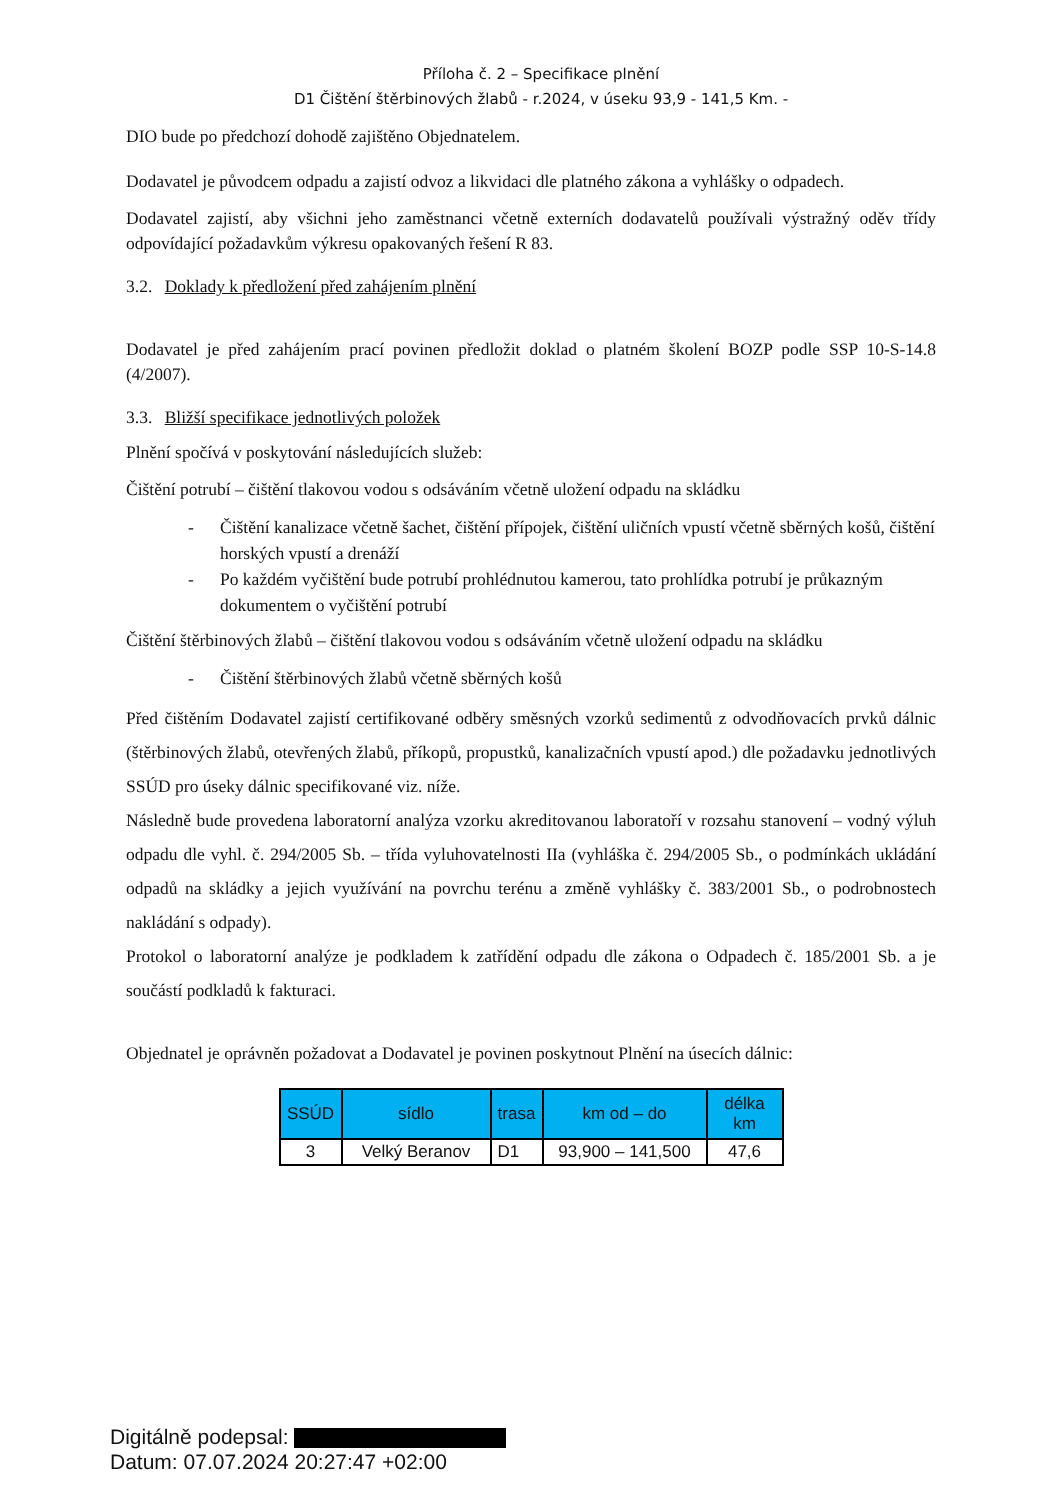Příloha č. 2 – Specifikace plnění
D1 Čištění štěrbinových žlabů - r.2024, v úseku 93,9 - 141,5 Km. -
DIO bude po předchozí dohodě zajištěno Objednatelem.
Dodavatel je původcem odpadu a zajistí odvoz a likvidaci dle platného zákona a vyhlášky o odpadech.
Dodavatel zajistí, aby všichni jeho zaměstnanci včetně externích dodavatelů používali výstražný oděv třídy odpovídající požadavkům výkresu opakovaných řešení R 83.
3.2. Doklady k předložení před zahájením plnění
Dodavatel je před zahájením prací povinen předložit doklad o platném školení BOZP podle SSP 10-S-14.8 (4/2007).
3.3. Bližší specifikace jednotlivých položek
Plnění spočívá v poskytování následujících služeb:
Čištění potrubí – čištění tlakovou vodou s odsáváním včetně uložení odpadu na skládku
- Čištění kanalizace včetně šachet, čištění přípojek, čištění uličních vpustí včetně sběrných košů, čištění horských vpustí a drenáží
- Po každém vyčištění bude potrubí prohlédnutou kamerou, tato prohlídka potrubí je průkazným dokumentem o vyčištění potrubí
Čištění štěrbinových žlabů – čištění tlakovou vodou s odsáváním včetně uložení odpadu na skládku
- Čištění štěrbinových žlabů včetně sběrných košů
Před čištěním Dodavatel zajistí certifikované odběry směsných vzorků sedimentů z odvodňovacích prvků dálnic (štěrbinových žlabů, otevřených žlabů, příkopů, propustků, kanalizačních vpustí apod.) dle požadavku jednotlivých SSÚD pro úseky dálnic specifikované viz. níže.
Následně bude provedena laboratorní analýza vzorku akreditovanou laboratoří v rozsahu stanovení – vodný výluh odpadu dle vyhl. č. 294/2005 Sb. – třída vyluhovatelnosti IIa (vyhláška č. 294/2005 Sb., o podmínkách ukládání odpadů na skládky a jejich využívání na povrchu terénu a změně vyhlášky č. 383/2001 Sb., o podrobnostech nakládání s odpady).
Protokol o laboratorní analýze je podkladem k zatřídění odpadu dle zákona o Odpadech č. 185/2001 Sb. a je součástí podkladů k fakturaci.
Objednatel je oprávněn požadovat a Dodavatel je povinen poskytnout Plnění na úsecích dálnic:
| SSÚD | sídlo | trasa | km od – do | délka km |
| --- | --- | --- | --- | --- |
| 3 | Velký Beranov | D1 | 93,900 – 141,500 | 47,6 |
Digitálně podepsal:
Datum: 07.07.2024 20:27:47 +02:00